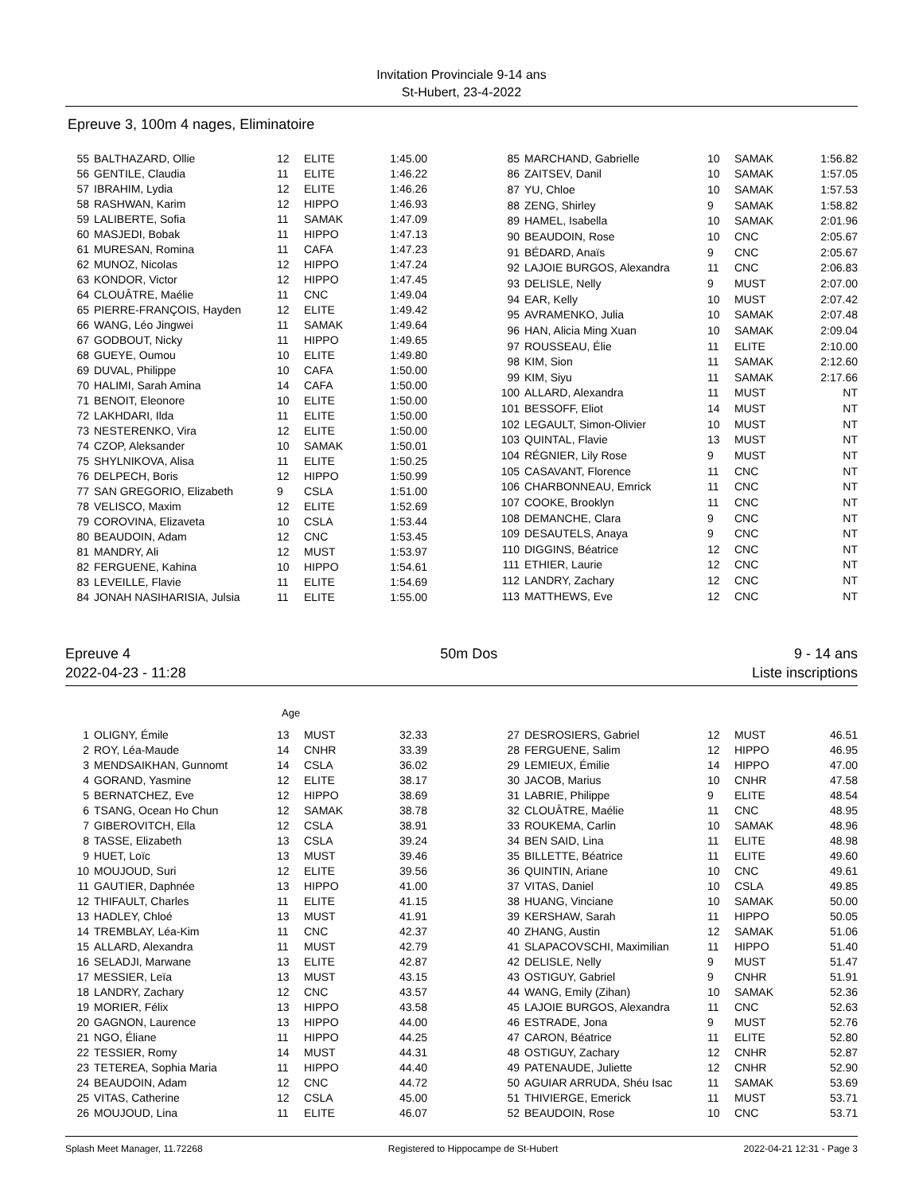Invitation Provinciale 9-14 ans
St-Hubert, 23-4-2022
Epreuve 3, 100m 4 nages, Eliminatoire
| 55 | BALTHAZARD, Ollie | 12 | ELITE | 1:45.00 |
| 56 | GENTILE, Claudia | 11 | ELITE | 1:46.22 |
| 57 | IBRAHIM, Lydia | 12 | ELITE | 1:46.26 |
| 58 | RASHWAN, Karim | 12 | HIPPO | 1:46.93 |
| 59 | LALIBERTE, Sofia | 11 | SAMAK | 1:47.09 |
| 60 | MASJEDI, Bobak | 11 | HIPPO | 1:47.13 |
| 61 | MURESAN, Romina | 11 | CAFA | 1:47.23 |
| 62 | MUNOZ, Nicolas | 12 | HIPPO | 1:47.24 |
| 63 | KONDOR, Victor | 12 | HIPPO | 1:47.45 |
| 64 | CLOUÂTRE, Maélie | 11 | CNC | 1:49.04 |
| 65 | PIERRE-FRANÇOIS, Hayden | 12 | ELITE | 1:49.42 |
| 66 | WANG, Léo Jingwei | 11 | SAMAK | 1:49.64 |
| 67 | GODBOUT, Nicky | 11 | HIPPO | 1:49.65 |
| 68 | GUEYE, Oumou | 10 | ELITE | 1:49.80 |
| 69 | DUVAL, Philippe | 10 | CAFA | 1:50.00 |
| 70 | HALIMI, Sarah Amina | 14 | CAFA | 1:50.00 |
| 71 | BENOIT, Eleonore | 10 | ELITE | 1:50.00 |
| 72 | LAKHDARI, Ilda | 11 | ELITE | 1:50.00 |
| 73 | NESTERENKO, Vira | 12 | ELITE | 1:50.00 |
| 74 | CZOP, Aleksander | 10 | SAMAK | 1:50.01 |
| 75 | SHYLNIKOVA, Alisa | 11 | ELITE | 1:50.25 |
| 76 | DELPECH, Boris | 12 | HIPPO | 1:50.99 |
| 77 | SAN GREGORIO, Elizabeth | 9 | CSLA | 1:51.00 |
| 78 | VELISCO, Maxim | 12 | ELITE | 1:52.69 |
| 79 | COROVINA, Elizaveta | 10 | CSLA | 1:53.44 |
| 80 | BEAUDOIN, Adam | 12 | CNC | 1:53.45 |
| 81 | MANDRY, Ali | 12 | MUST | 1:53.97 |
| 82 | FERGUENE, Kahina | 10 | HIPPO | 1:54.61 |
| 83 | LEVEILLE, Flavie | 11 | ELITE | 1:54.69 |
| 84 | JONAH NASIHARISIA, Julsia | 11 | ELITE | 1:55.00 |
| 85 | MARCHAND, Gabrielle | 10 | SAMAK | 1:56.82 |
| 86 | ZAITSEV, Danil | 10 | SAMAK | 1:57.05 |
| 87 | YU, Chloe | 10 | SAMAK | 1:57.53 |
| 88 | ZENG, Shirley | 9 | SAMAK | 1:58.82 |
| 89 | HAMEL, Isabella | 10 | SAMAK | 2:01.96 |
| 90 | BEAUDOIN, Rose | 10 | CNC | 2:05.67 |
| 91 | BÉDARD, Anaïs | 9 | CNC | 2:05.67 |
| 92 | LAJOIE BURGOS, Alexandra | 11 | CNC | 2:06.83 |
| 93 | DELISLE, Nelly | 9 | MUST | 2:07.00 |
| 94 | EAR, Kelly | 10 | MUST | 2:07.42 |
| 95 | AVRAMENKO, Julia | 10 | SAMAK | 2:07.48 |
| 96 | HAN, Alicia Ming Xuan | 10 | SAMAK | 2:09.04 |
| 97 | ROUSSEAU, Élie | 11 | ELITE | 2:10.00 |
| 98 | KIM, Sion | 11 | SAMAK | 2:12.60 |
| 99 | KIM, Siyu | 11 | SAMAK | 2:17.66 |
| 100 | ALLARD, Alexandra | 11 | MUST | NT |
| 101 | BESSOFF, Eliot | 14 | MUST | NT |
| 102 | LEGAULT, Simon-Olivier | 10 | MUST | NT |
| 103 | QUINTAL, Flavie | 13 | MUST | NT |
| 104 | RÉGNIER, Lily Rose | 9 | MUST | NT |
| 105 | CASAVANT, Florence | 11 | CNC | NT |
| 106 | CHARBONNEAU, Emrick | 11 | CNC | NT |
| 107 | COOKE, Brooklyn | 11 | CNC | NT |
| 108 | DEMANCHE, Clara | 9 | CNC | NT |
| 109 | DESAUTELS, Anaya | 9 | CNC | NT |
| 110 | DIGGINS, Béatrice | 12 | CNC | NT |
| 111 | ETHIER, Laurie | 12 | CNC | NT |
| 112 | LANDRY, Zachary | 12 | CNC | NT |
| 113 | MATTHEWS, Eve | 12 | CNC | NT |
Epreuve 4
2022-04-23 - 11:28 50m Dos 9 - 14 ans
Liste inscriptions
Age
| 1 | OLIGNY, Émile | 13 | MUST | 32.33 |
| 2 | ROY, Léa-Maude | 14 | CNHR | 33.39 |
| 3 | MENDSAIKHAN, Gunnomt | 14 | CSLA | 36.02 |
| 4 | GORAND, Yasmine | 12 | ELITE | 38.17 |
| 5 | BERNATCHEZ, Eve | 12 | HIPPO | 38.69 |
| 6 | TSANG, Ocean Ho Chun | 12 | SAMAK | 38.78 |
| 7 | GIBEROVITCH, Ella | 12 | CSLA | 38.91 |
| 8 | TASSE, Elizabeth | 13 | CSLA | 39.24 |
| 9 | HUET, Loïc | 13 | MUST | 39.46 |
| 10 | MOUJOUD, Suri | 12 | ELITE | 39.56 |
| 11 | GAUTIER, Daphnée | 13 | HIPPO | 41.00 |
| 12 | THIFAULT, Charles | 11 | ELITE | 41.15 |
| 13 | HADLEY, Chloé | 13 | MUST | 41.91 |
| 14 | TREMBLAY, Léa-Kim | 11 | CNC | 42.37 |
| 15 | ALLARD, Alexandra | 11 | MUST | 42.79 |
| 16 | SELADJI, Marwane | 13 | ELITE | 42.87 |
| 17 | MESSIER, Leïa | 13 | MUST | 43.15 |
| 18 | LANDRY, Zachary | 12 | CNC | 43.57 |
| 19 | MORIER, Félix | 13 | HIPPO | 43.58 |
| 20 | GAGNON, Laurence | 13 | HIPPO | 44.00 |
| 21 | NGO, Éliane | 11 | HIPPO | 44.25 |
| 22 | TESSIER, Romy | 14 | MUST | 44.31 |
| 23 | TETEREA, Sophia Maria | 11 | HIPPO | 44.40 |
| 24 | BEAUDOIN, Adam | 12 | CNC | 44.72 |
| 25 | VITAS, Catherine | 12 | CSLA | 45.00 |
| 26 | MOUJOUD, Lina | 11 | ELITE | 46.07 |
| 27 | DESROSIERS, Gabriel | 12 | MUST | 46.51 |
| 28 | FERGUENE, Salim | 12 | HIPPO | 46.95 |
| 29 | LEMIEUX, Émilie | 14 | HIPPO | 47.00 |
| 30 | JACOB, Marius | 10 | CNHR | 47.58 |
| 31 | LABRIE, Philippe | 9 | ELITE | 48.54 |
| 32 | CLOUÂTRE, Maélie | 11 | CNC | 48.95 |
| 33 | ROUKEMA, Carlin | 10 | SAMAK | 48.96 |
| 34 | BEN SAID, Lina | 11 | ELITE | 48.98 |
| 35 | BILLETTE, Béatrice | 11 | ELITE | 49.60 |
| 36 | QUINTIN, Ariane | 10 | CNC | 49.61 |
| 37 | VITAS, Daniel | 10 | CSLA | 49.85 |
| 38 | HUANG, Vinciane | 10 | SAMAK | 50.00 |
| 39 | KERSHAW, Sarah | 11 | HIPPO | 50.05 |
| 40 | ZHANG, Austin | 12 | SAMAK | 51.06 |
| 41 | SLAPACOVSCHI, Maximilian | 11 | HIPPO | 51.40 |
| 42 | DELISLE, Nelly | 9 | MUST | 51.47 |
| 43 | OSTIGUY, Gabriel | 9 | CNHR | 51.91 |
| 44 | WANG, Emily (Zihan) | 10 | SAMAK | 52.36 |
| 45 | LAJOIE BURGOS, Alexandra | 11 | CNC | 52.63 |
| 46 | ESTRADE, Jona | 9 | MUST | 52.76 |
| 47 | CARON, Béatrice | 11 | ELITE | 52.80 |
| 48 | OSTIGUY, Zachary | 12 | CNHR | 52.87 |
| 49 | PATENAUDE, Juliette | 12 | CNHR | 52.90 |
| 50 | AGUIAR ARRUDA, Shéu Isac | 11 | SAMAK | 53.69 |
| 51 | THIVIERGE, Emerick | 11 | MUST | 53.71 |
| 52 | BEAUDOIN, Rose | 10 | CNC | 53.71 |
Splash Meet Manager, 11.72268 Registered to Hippocampe de St-Hubert 2022-04-21 12:31 - Page 3